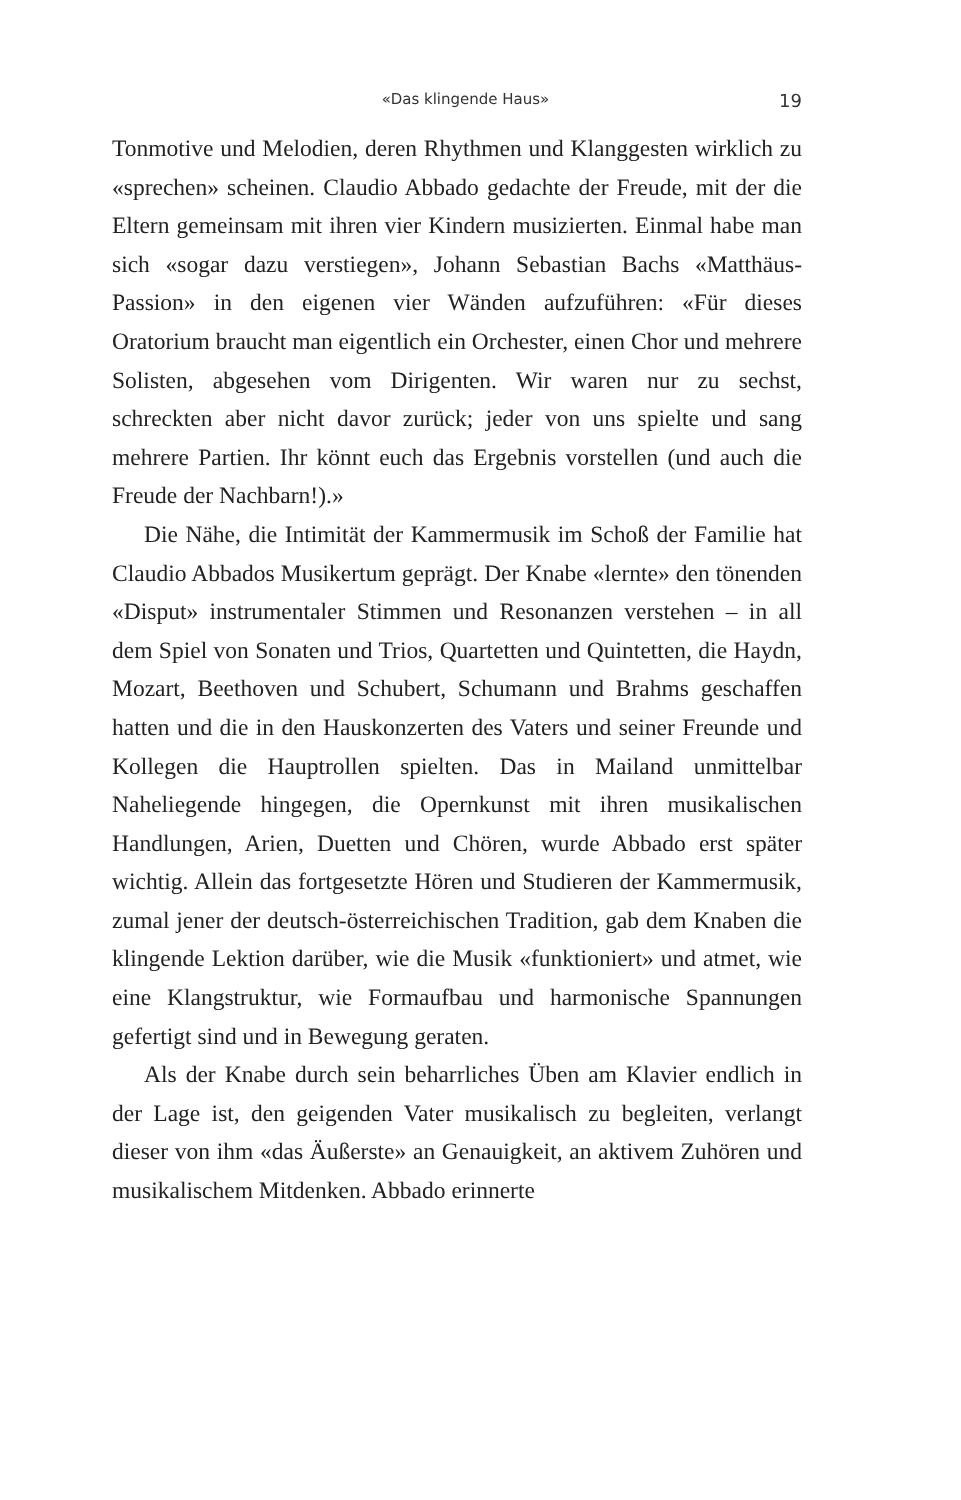«Das klingende Haus» 19
Tonmotive und Melodien, deren Rhythmen und Klanggesten wirklich zu «sprechen» scheinen. Claudio Abbado gedachte der Freude, mit der die Eltern gemeinsam mit ihren vier Kindern musizierten. Einmal habe man sich «sogar dazu verstiegen», Johann Sebastian Bachs «Matthäus-Passion» in den eigenen vier Wänden aufzuführen: «Für dieses Oratorium braucht man eigentlich ein Orchester, einen Chor und mehrere Solisten, abgesehen vom Dirigenten. Wir waren nur zu sechst, schreckten aber nicht davor zurück; jeder von uns spielte und sang mehrere Partien. Ihr könnt euch das Ergebnis vorstellen (und auch die Freude der Nachbarn!).»
Die Nähe, die Intimität der Kammermusik im Schoß der Familie hat Claudio Abbados Musikertum geprägt. Der Knabe «lernte» den tönenden «Disput» instrumentaler Stimmen und Resonanzen verstehen – in all dem Spiel von Sonaten und Trios, Quartetten und Quintetten, die Haydn, Mozart, Beethoven und Schubert, Schumann und Brahms geschaffen hatten und die in den Hauskonzerten des Vaters und seiner Freunde und Kollegen die Hauptrollen spielten. Das in Mailand unmittelbar Naheliegende hingegen, die Opernkunst mit ihren musikalischen Handlungen, Arien, Duetten und Chören, wurde Abbado erst später wichtig. Allein das fortgesetzte Hören und Studieren der Kammermusik, zumal jener der deutsch-österreichischen Tradition, gab dem Knaben die klingende Lektion darüber, wie die Musik «funktioniert» und atmet, wie eine Klangstruktur, wie Formaufbau und harmonische Spannungen gefertigt sind und in Bewegung geraten.
Als der Knabe durch sein beharrliches Üben am Klavier endlich in der Lage ist, den geigenden Vater musikalisch zu begleiten, verlangt dieser von ihm «das Äußerste» an Genauigkeit, an aktivem Zuhören und musikalischem Mitdenken. Abbado erinnerte